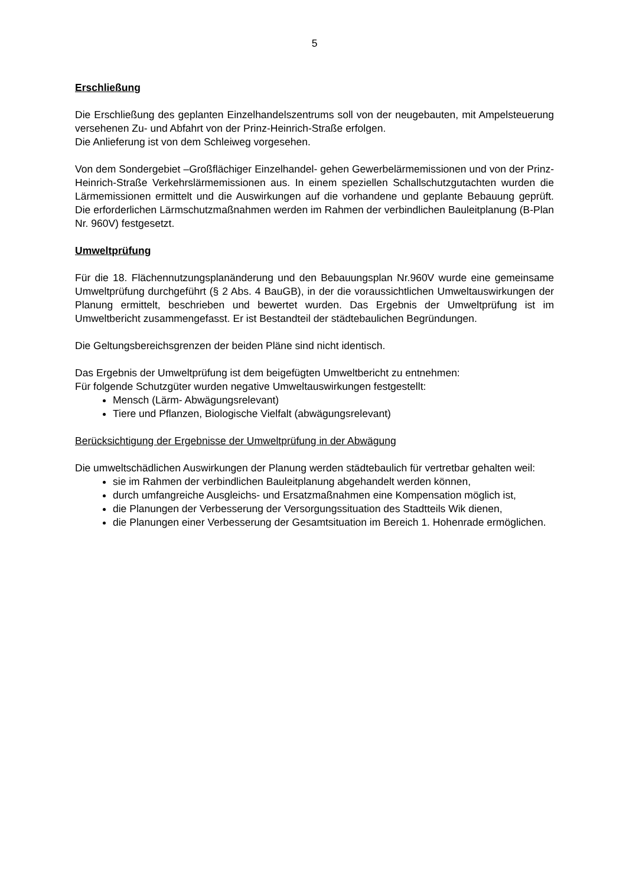5
Erschließung
Die Erschließung des geplanten Einzelhandelszentrums soll von der neugebauten, mit Ampelsteuerung versehenen Zu- und Abfahrt von der Prinz-Heinrich-Straße erfolgen.
Die Anlieferung ist von dem Schleiweg vorgesehen.
Von dem Sondergebiet –Großflächiger Einzelhandel- gehen Gewerbelärmemissionen und von der Prinz-Heinrich-Straße Verkehrslärmemissionen aus. In einem speziellen Schallschutzgutachten wurden die Lärmemissionen ermittelt und die Auswirkungen auf die vorhandene und geplante Bebauung geprüft. Die erforderlichen Lärmschutzmaßnahmen werden im Rahmen der verbindlichen Bauleitplanung (B-Plan Nr. 960V) festgesetzt.
Umweltprüfung
Für die 18. Flächennutzungsplanänderung und den Bebauungsplan Nr.960V wurde eine gemeinsame Umweltprüfung durchgeführt (§ 2 Abs. 4 BauGB), in der die voraussichtlichen Umweltauswirkungen der Planung ermittelt, beschrieben und bewertet wurden. Das Ergebnis der Umweltprüfung ist im Umweltbericht zusammengefasst. Er ist Bestandteil der städtebaulichen Begründungen.
Die Geltungsbereichsgrenzen der beiden Pläne sind nicht identisch.
Das Ergebnis der Umweltprüfung ist dem beigefügten Umweltbericht zu entnehmen:
Für folgende Schutzgüter wurden negative Umweltauswirkungen festgestellt:
Mensch (Lärm- Abwägungsrelevant)
Tiere und Pflanzen, Biologische Vielfalt (abwägungsrelevant)
Berücksichtigung der Ergebnisse der Umweltprüfung in der Abwägung
Die umweltschädlichen Auswirkungen der Planung werden städtebaulich für vertretbar gehalten weil:
sie im Rahmen der verbindlichen Bauleitplanung abgehandelt werden können,
durch umfangreiche Ausgleichs- und Ersatzmaßnahmen eine Kompensation möglich ist,
die Planungen der Verbesserung der Versorgungssituation des Stadtteils Wik dienen,
die Planungen einer Verbesserung der Gesamtsituation im Bereich 1. Hohenrade ermöglichen.